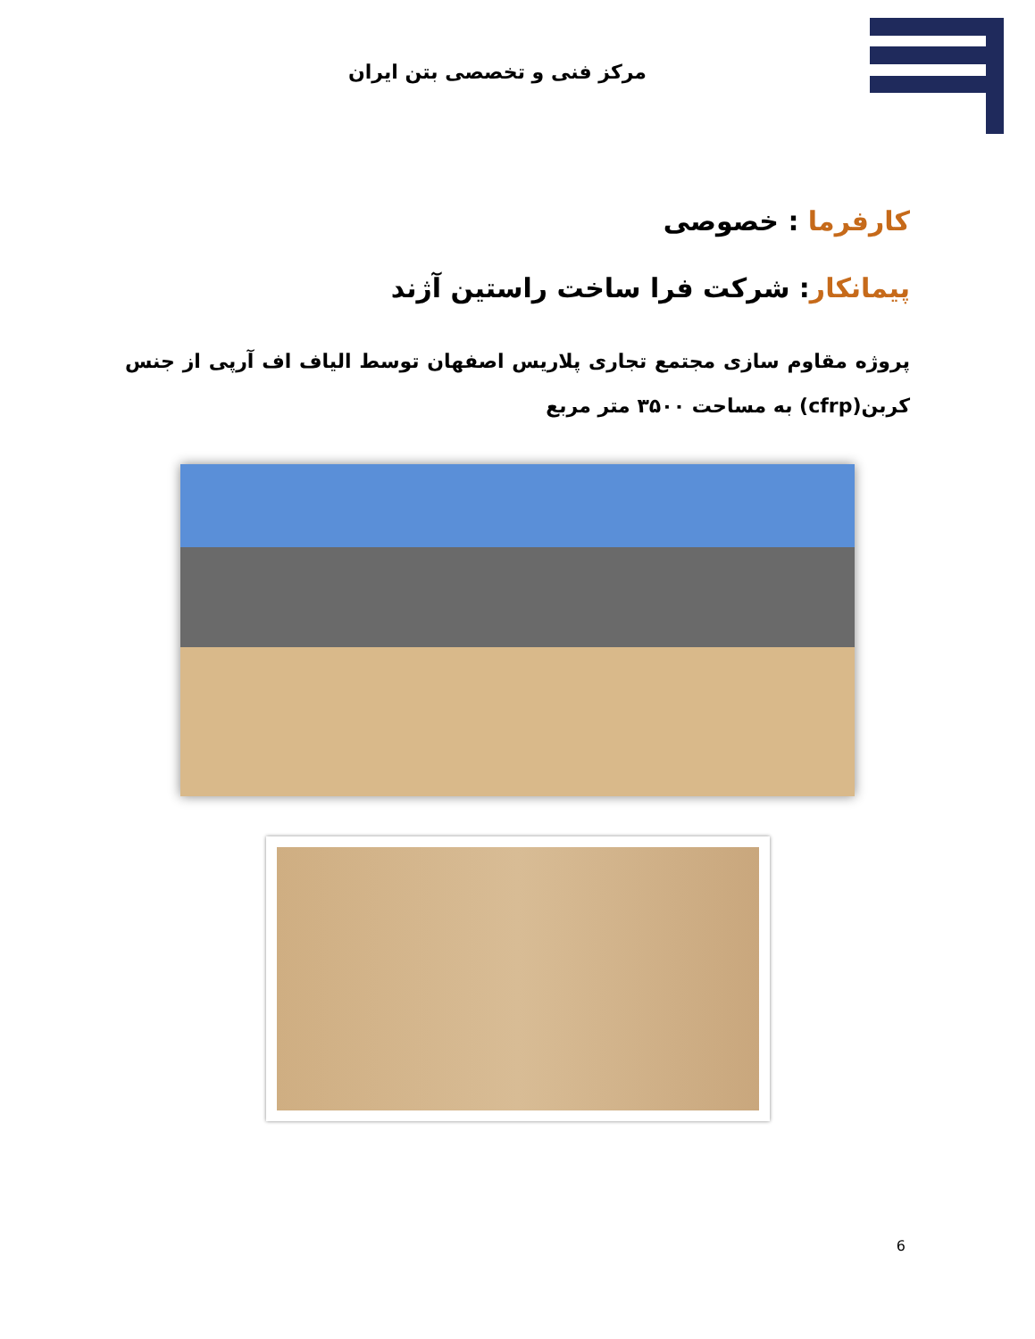مرکز فنی و تخصصی بتن ایران
کارفرما : خصوصی
پیمانکار: شرکت فرا ساخت راستین آژند
پروژه مقاوم سازی مجتمع تجاری پلاریس اصفهان توسط الیاف اف آرپی از جنس کربن(cfrp) به مساحت ۳۵۰۰ متر مربع
6